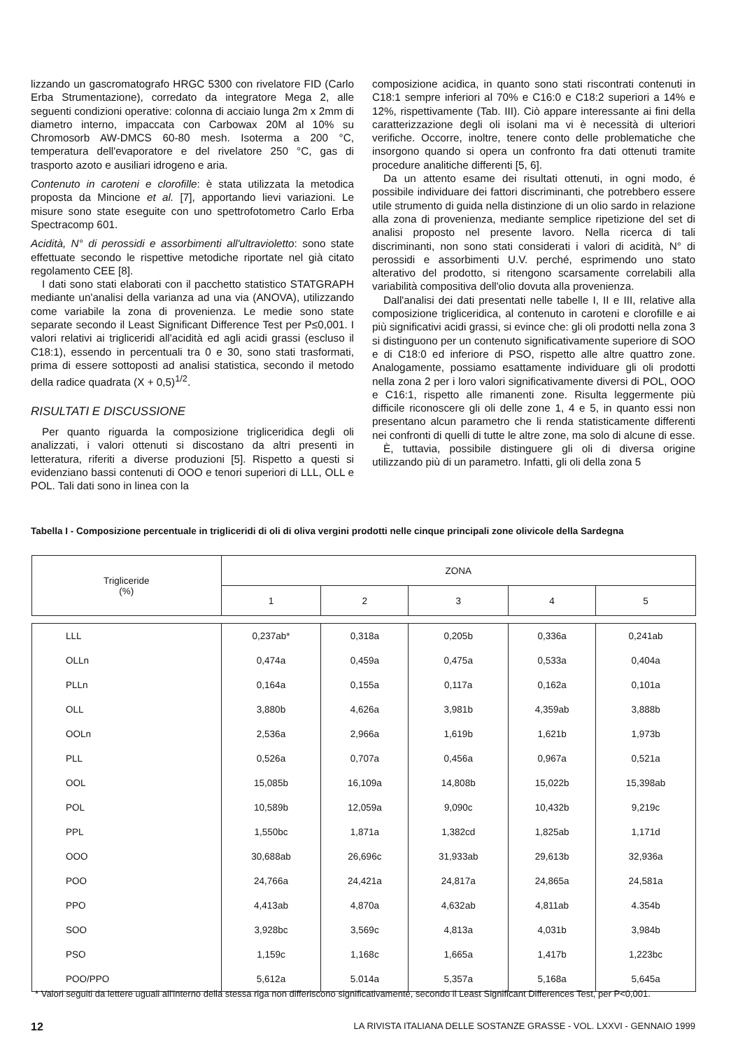lizzando un gascromatografo HRGC 5300 con rivelatore FID (Carlo Erba Strumentazione), corredato da integratore Mega 2, alle seguenti condizioni operative: colonna di acciaio lunga 2m x 2mm di diametro interno, impaccata con Carbowax 20M al 10% su Chromosorb AW-DMCS 60-80 mesh. Isoterma a 200 °C, temperatura dell'evaporatore e del rivelatore 250 °C, gas di trasporto azoto e ausiliari idrogeno e aria.
Contenuto in caroteni e clorofille: è stata utilizzata la metodica proposta da Mincione et al. [7], apportando lievi variazioni. Le misure sono state eseguite con uno spettrofotometro Carlo Erba Spectracomp 601.
Acidità, N° di perossidi e assorbimenti all'ultravioletto: sono state effettuate secondo le rispettive metodiche riportate nel già citato regolamento CEE [8].
I dati sono stati elaborati con il pacchetto statistico STATGRAPH mediante un'analisi della varianza ad una via (ANOVA), utilizzando come variabile la zona di provenienza. Le medie sono state separate secondo il Least Significant Difference Test per P≤0,001. I valori relativi ai trigliceridi all'acidità ed agli acidi grassi (escluso il C18:1), essendo in percentuali tra 0 e 30, sono stati trasformati, prima di essere sottoposti ad analisi statistica, secondo il metodo della radice quadrata (X + 0,5)<sup>1/2</sup>.
RISULTATI E DISCUSSIONE
Per quanto riguarda la composizione trigliceridica degli oli analizzati, i valori ottenuti si discostano da altri presenti in letteratura, riferiti a diverse produzioni [5]. Rispetto a questi si evidenziano bassi contenuti di OOO e tenori superiori di LLL, OLL e POL. Tali dati sono in linea con la
composizione acidica, in quanto sono stati riscontrati contenuti in C18:1 sempre inferiori al 70% e C16:0 e C18:2 superiori a 14% e 12%, rispettivamente (Tab. III). Ciò appare interessante ai fini della caratterizzazione degli oli isolani ma vi è necessità di ulteriori verifiche. Occorre, inoltre, tenere conto delle problematiche che insorgono quando si opera un confronto fra dati ottenuti tramite procedure analitiche differenti [5, 6].
Da un attento esame dei risultati ottenuti, in ogni modo, é possibile individuare dei fattori discriminanti, che potrebbero essere utile strumento di guida nella distinzione di un olio sardo in relazione alla zona di provenienza, mediante semplice ripetizione del set di analisi proposto nel presente lavoro. Nella ricerca di tali discriminanti, non sono stati considerati i valori di acidità, N° di perossidi e assorbimenti U.V. perché, esprimendo uno stato alterativo del prodotto, si ritengono scarsamente correlabili alla variabilità compositiva dell'olio dovuta alla provenienza.
Dall'analisi dei dati presentati nelle tabelle I, II e III, relative alla composizione trigliceridica, al contenuto in caroteni e clorofille e ai più significativi acidi grassi, si evince che: gli oli prodotti nella zona 3 si distinguono per un contenuto significativamente superiore di SOO e di C18:0 ed inferiore di PSO, rispetto alle altre quattro zone. Analogamente, possiamo esattamente individuare gli oli prodotti nella zona 2 per i loro valori significativamente diversi di POL, OOO e C16:1, rispetto alle rimanenti zone. Risulta leggermente più difficile riconoscere gli oli delle zone 1, 4 e 5, in quanto essi non presentano alcun parametro che li renda statisticamente differenti nei confronti di quelli di tutte le altre zone, ma solo di alcune di esse.
È, tuttavia, possibile distinguere gli oli di diversa origine utilizzando più di un parametro. Infatti, gli oli della zona 5
Tabella I - Composizione percentuale in trigliceridi di oli di oliva vergini prodotti nelle cinque principali zone olivicole della Sardegna
| Trigliceride (%) | ZONA | | | | |
| --- | --- | --- | --- | --- | --- |
| | 1 | 2 | 3 | 4 | 5 |
| LLL | 0,237ab* | 0,318a | 0,205b | 0,336a | 0,241ab |
| OLLn | 0,474a | 0,459a | 0,475a | 0,533a | 0,404a |
| PLLn | 0,164a | 0,155a | 0,117a | 0,162a | 0,101a |
| OLL | 3,880b | 4,626a | 3,981b | 4,359ab | 3,888b |
| OOLn | 2,536a | 2,966a | 1,619b | 1,621b | 1,973b |
| PLL | 0,526a | 0,707a | 0,456a | 0,967a | 0,521a |
| OOL | 15,085b | 16,109a | 14,808b | 15,022b | 15,398ab |
| POL | 10,589b | 12,059a | 9,090c | 10,432b | 9,219c |
| PPL | 1,550bc | 1,871a | 1,382cd | 1,825ab | 1,171d |
| OOO | 30,688ab | 26,696c | 31,933ab | 29,613b | 32,936a |
| POO | 24,766a | 24,421a | 24,817a | 24,865a | 24,581a |
| PPO | 4,413ab | 4,870a | 4,632ab | 4,811ab | 4.354b |
| SOO | 3,928bc | 3,569c | 4,813a | 4,031b | 3,984b |
| PSO | 1,159c | 1,168c | 1,665a | 1,417b | 1,223bc |
| POO/PPO | 5,612a | 5.014a | 5,357a | 5,168a | 5,645a |
* Valori seguiti da lettere uguali all'interno della stessa riga non differiscono significativamente, secondo il Least Significant Differences Test, per P<0,001.
12 LA RIVISTA ITALIANA DELLE SOSTANZE GRASSE - VOL. LXXVI - GENNAIO 1999